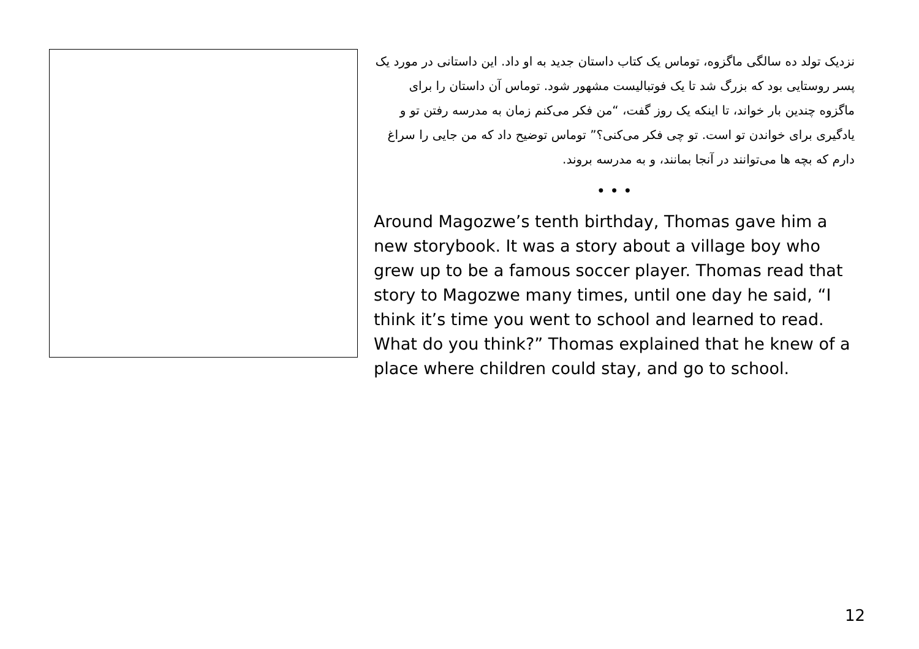نزدیک تولد ده سالگی ماگزوه، توماس یک کتاب داستان جدید به او داد. این داستانی در مورد یک پسر روستایی بود که بزرگ شد تا یک فوتبالیست مشهور شود. توماس آن داستان را برای ماگزوه چندین بار خواند، تا اینکه یک روز گفت، “من فکر می‌کنم زمان به مدرسه رفتن تو و یادگیری برای خواندن تو است. تو چی فکر می‌کنی؟” توماس توضیح داد که من جایی را سراغ دارم که بچه ها می‌توانند در آنجا بمانند، و به مدرسه بروند.
• • •
Around Magozwe’s tenth birthday, Thomas gave him a new storybook. It was a story about a village boy who grew up to be a famous soccer player. Thomas read that story to Magozwe many times, until one day he said, “I think it’s time you went to school and learned to read. What do you think?” Thomas explained that he knew of a place where children could stay, and go to school.
12